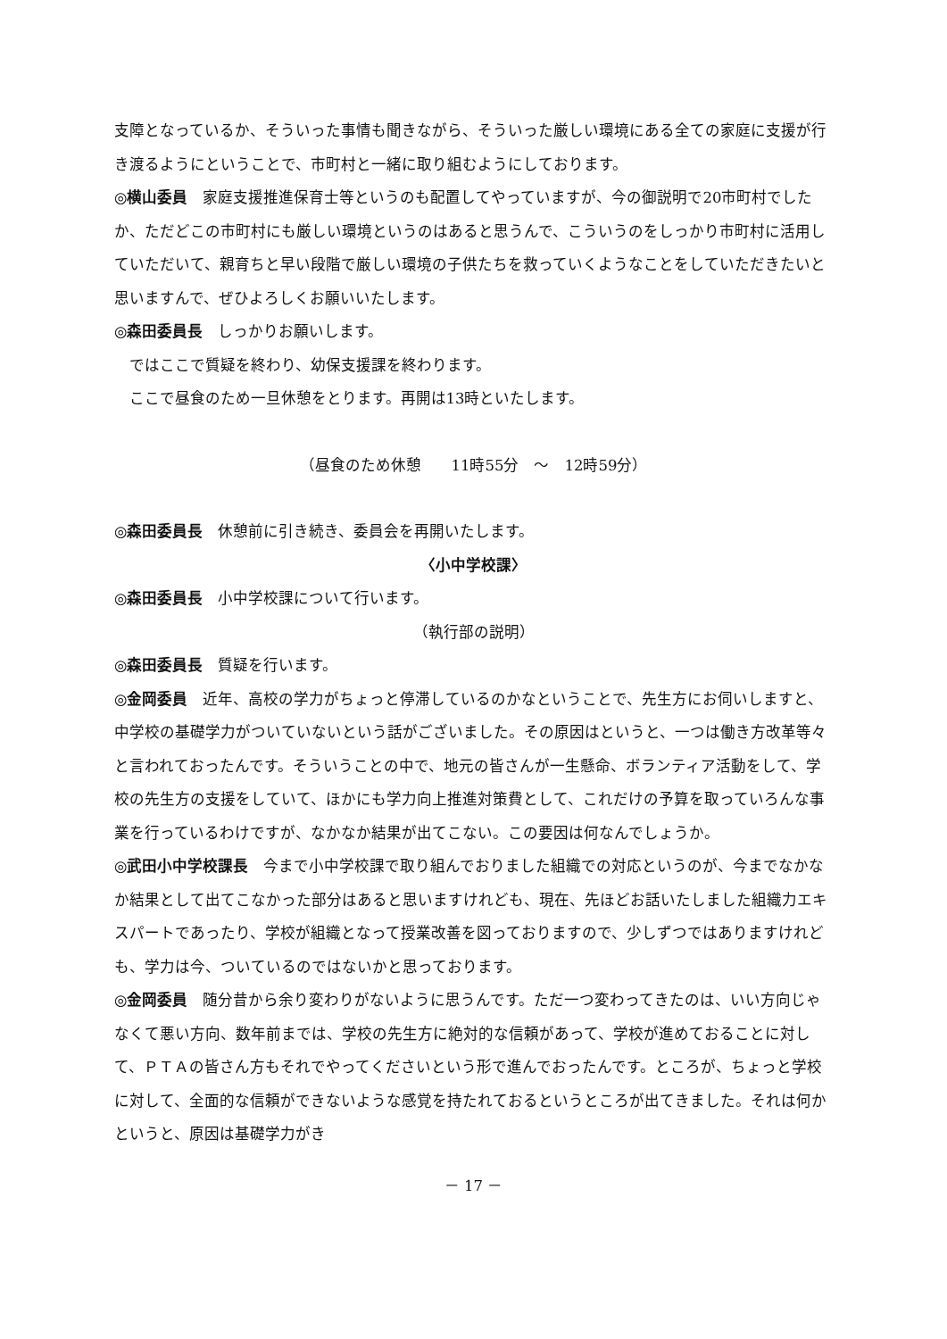支障となっているか、そういった事情も聞きながら、そういった厳しい環境にある全ての家庭に支援が行き渡るようにということで、市町村と一緒に取り組むようにしております。
◎横山委員　家庭支援推進保育士等というのも配置してやっていますが、今の御説明で20市町村でしたか、ただどこの市町村にも厳しい環境というのはあると思うんで、こういうのをしっかり市町村に活用していただいて、親育ちと早い段階で厳しい環境の子供たちを救っていくようなことをしていただきたいと思いますんで、ぜひよろしくお願いいたします。
◎森田委員長　しっかりお願いします。
ではここで質疑を終わり、幼保支援課を終わります。
ここで昼食のため一旦休憩をとります。再開は13時といたします。
（昼食のため休憩　　11時55分　～　12時59分）
◎森田委員長　休憩前に引き続き、委員会を再開いたします。
〈小中学校課〉
◎森田委員長　小中学校課について行います。
（執行部の説明）
◎森田委員長　質疑を行います。
◎金岡委員　近年、高校の学力がちょっと停滞しているのかなということで、先生方にお伺いしますと、中学校の基礎学力がついていないという話がございました。その原因はというと、一つは働き方改革等々と言われておったんです。そういうことの中で、地元の皆さんが一生懸命、ボランティア活動をして、学校の先生方の支援をしていて、ほかにも学力向上推進対策費として、これだけの予算を取っていろんな事業を行っているわけですが、なかなか結果が出てこない。この要因は何なんでしょうか。
◎武田小中学校課長　今まで小中学校課で取り組んでおりました組織での対応というのが、今までなかなか結果として出てこなかった部分はあると思いますけれども、現在、先ほどお話いたしました組織力エキスパートであったり、学校が組織となって授業改善を図っておりますので、少しずつではありますけれども、学力は今、ついているのではないかと思っております。
◎金岡委員　随分昔から余り変わりがないように思うんです。ただ一つ変わってきたのは、いい方向じゃなくて悪い方向、数年前までは、学校の先生方に絶対的な信頼があって、学校が進めておることに対して、ＰＴＡの皆さん方もそれでやってくださいという形で進んでおったんです。ところが、ちょっと学校に対して、全面的な信頼ができないような感覚を持たれておるというところが出てきました。それは何かというと、原因は基礎学力がき
－ 17 －